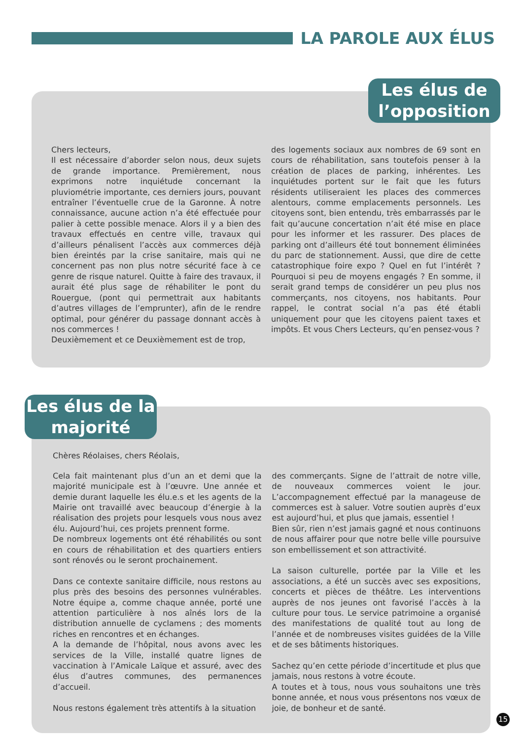LA PAROLE AUX ÉLUS
Les élus de l’opposition
Chers lecteurs,
Il est nécessaire d’aborder selon nous, deux sujets de grande importance. Premièrement, nous exprimons notre inquiétude concernant la pluviométrie importante, ces derniers jours, pouvant entraîner l’éventuelle crue de la Garonne. À notre connaissance, aucune action n’a été effectuée pour palier à cette possible menace. Alors il y a bien des travaux effectués en centre ville, travaux qui d’ailleurs pénalisent l’accès aux commerces déjà bien éreintés par la crise sanitaire, mais qui ne concernent pas non plus notre sécurité face à ce genre de risque naturel. Quitte à faire des travaux, il aurait été plus sage de réhabiliter le pont du Rouergue, (pont qui permettrait aux habitants d’autres villages de l’emprunter), afin de le rendre optimal, pour générer du passage donnant accès à nos commerces !
Deuxièmement et ce Deuxièmement est de trop,
des logements sociaux aux nombres de 69 sont en cours de réhabilitation, sans toutefois penser à la création de places de parking, inhérentes. Les inquiétudes portent sur le fait que les futurs résidents utiliseraient les places des commerces alentours, comme emplacements personnels. Les citoyens sont, bien entendu, très embarrassés par le fait qu’aucune concertation n’ait été mise en place pour les informer et les rassurer. Des places de parking ont d’ailleurs été tout bonnement éliminées du parc de stationnement. Aussi, que dire de cette catastrophique foire expo ? Quel en fut l’intérêt ? Pourquoi si peu de moyens engagés ? En somme, il serait grand temps de considérer un peu plus nos commerçants, nos citoyens, nos habitants. Pour rappel, le contrat social n’a pas été établi uniquement pour que les citoyens paient taxes et impôts. Et vous Chers Lecteurs, qu’en pensez-vous ?
Les élus de la majorité
Chères Réolaises, chers Réolais,
Cela fait maintenant plus d’un an et demi que la majorité municipale est à l’œuvre. Une année et demie durant laquelle les élu.e.s et les agents de la Mairie ont travaillé avec beaucoup d’énergie à la réalisation des projets pour lesquels vous nous avez élu. Aujourd’hui, ces projets prennent forme.
De nombreux logements ont été réhabilités ou sont en cours de réhabilitation et des quartiers entiers sont rénovés ou le seront prochainement.
Dans ce contexte sanitaire difficile, nous restons au plus près des besoins des personnes vulnérables. Notre équipe a, comme chaque année, porté une attention particulière à nos aînés lors de la distribution annuelle de cyclamens ; des moments riches en rencontres et en échanges.
A la demande de l’hôpital, nous avons avec les services de la Ville, installé quatre lignes de vaccination à l’Amicale Laïque et assuré, avec des élus d’autres communes, des permanences d’accueil.
Nous restons également très attentifs à la situation
des commerçants. Signe de l’attrait de notre ville, de nouveaux commerces voient le jour. L’accompagnement effectué par la manageuse de commerces est à saluer. Votre soutien auprès d’eux est aujourd’hui, et plus que jamais, essentiel !
Bien sûr, rien n’est jamais gagné et nous continuons de nous affairer pour que notre belle ville poursuive son embellissement et son attractivité.
La saison culturelle, portée par la Ville et les associations, a été un succès avec ses expositions, concerts et pièces de théâtre. Les interventions auprès de nos jeunes ont favorisé l’accès à la culture pour tous. Le service patrimoine a organisé des manifestations de qualité tout au long de l’année et de nombreuses visites guidées de la Ville et de ses bâtiments historiques.
Sachez qu’en cette période d’incertitude et plus que jamais, nous restons à votre écoute.
A toutes et à tous, nous vous souhaitons une très bonne année, et nous vous présentons nos vœux de joie, de bonheur et de santé.
15